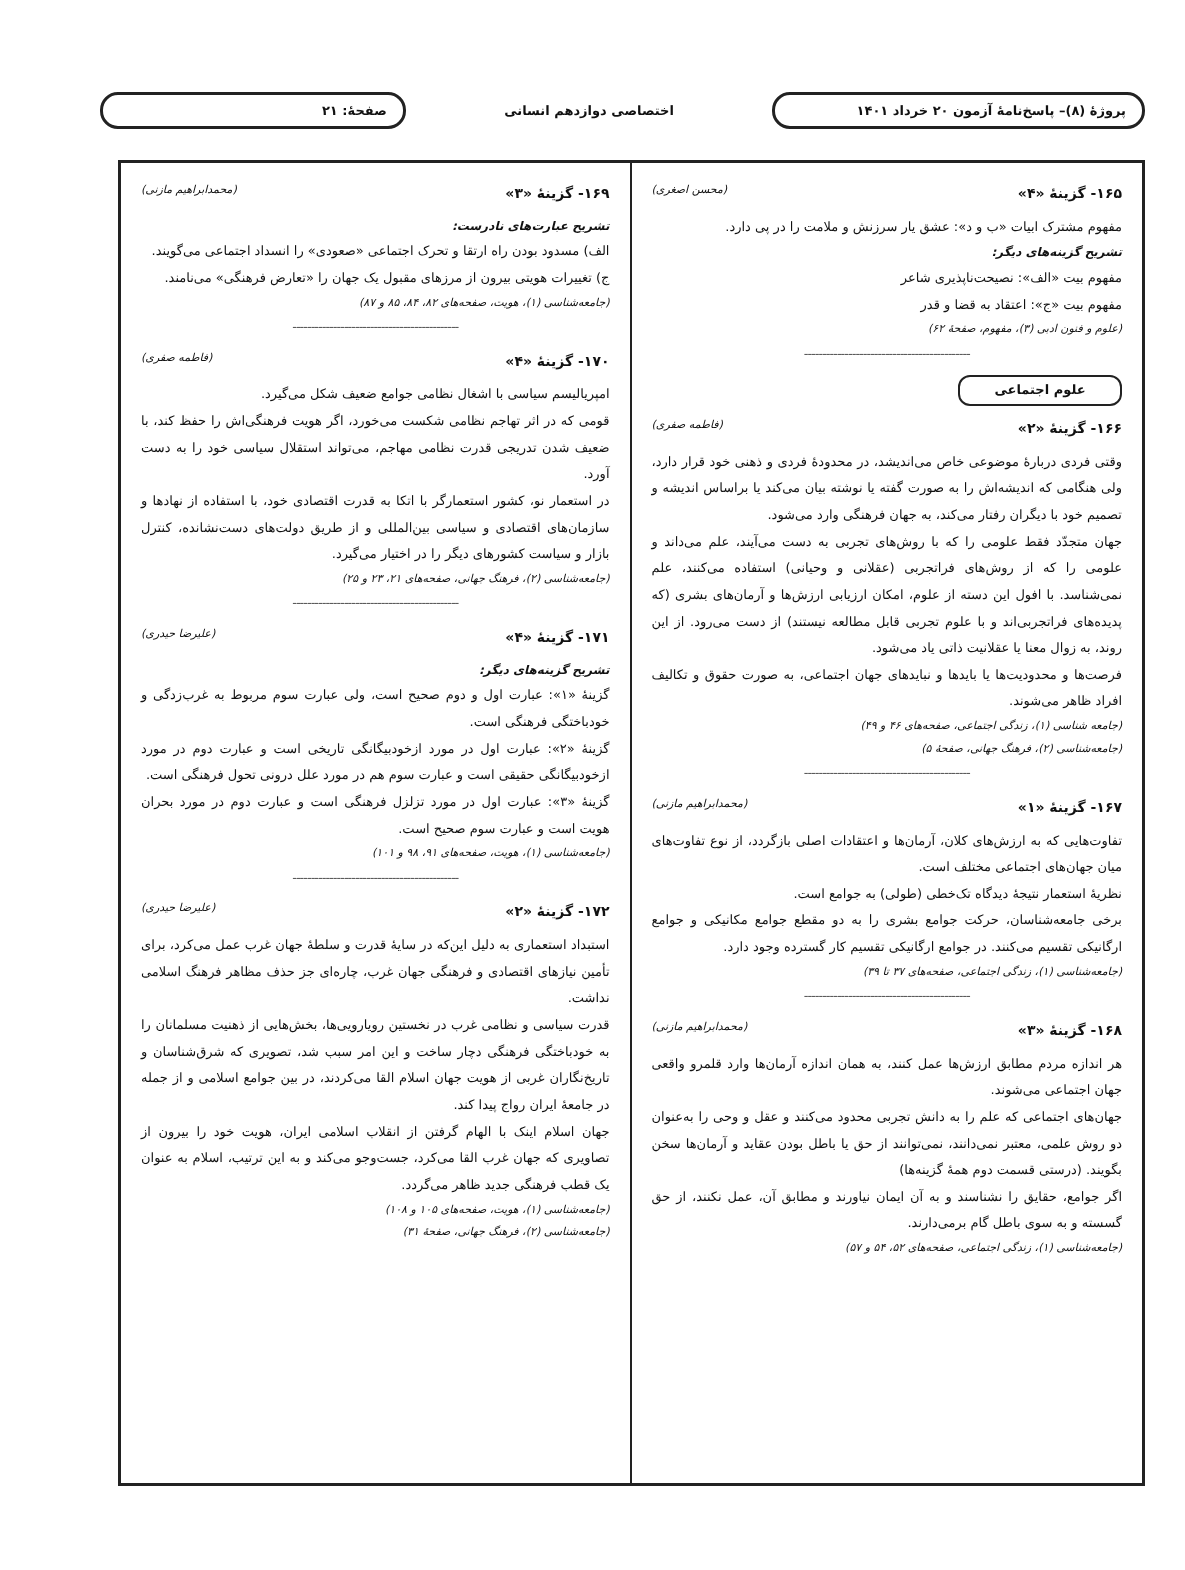پروژهٔ (۸)– پاسخ‌نامهٔ آزمون ۲۰ خرداد ۱۴۰۱
اختصاصی دوازدهم انسانی صفحهٔ: ۲۱
۱۶۵- گزینهٔ «۴» (محسن اصغری)
مفهوم مشترک ابیات «ب و د»: عشق یار سرزنش و ملامت را در پی دارد.
تشریح گزینه‌های دیگر:
مفهوم بیت «الف»: نصیحت‌ناپذیری شاعر
مفهوم بیت «ج»: اعتقاد به قضا و قدر
(علوم و فنون ادبی (۳)، مفهوم، صفحهٔ ۶۲)
---------------------------------------------
علوم اجتماعی
۱۶۶- گزینهٔ «۲» (فاطمه صفری)
وقتی فردی دربارهٔ موضوعی خاص می‌اندیشد، در محدودهٔ فردی و ذهنی خود قرار دارد، ولی هنگامی که اندیشه‌اش را به صورت گفته یا نوشته بیان می‌کند یا براساس اندیشه و تصمیم خود با دیگران رفتار می‌کند، به جهان فرهنگی وارد می‌شود.
جهان متجدّد فقط علومی را که با روش‌های تجربی به دست می‌آیند، علم می‌داند و علومی را که از روش‌های فراتجربی (عقلانی و وحیانی) استفاده می‌کنند، علم نمی‌شناسد. با افول این دسته از علوم، امکان ارزیابی ارزش‌ها و آرمان‌های بشری (که پدیده‌های فراتجربی‌اند و با علوم تجربی قابل مطالعه نیستند) از دست می‌رود. از این روند، به زوال معنا یا عقلانیت ذاتی یاد می‌شود.
فرصت‌ها و محدودیت‌ها یا بایدها و نبایدهای جهان اجتماعی، به صورت حقوق و تکالیف افراد ظاهر می‌شوند.
(جامعه شناسی (۱)، زندگی اجتماعی، صفحه‌های ۴۶ و ۴۹)
(جامعه‌شناسی (۲)، فرهنگ جهانی، صفحهٔ ۵)
---------------------------------------------
۱۶۷- گزینهٔ «۱» (محمدابراهیم مازنی)
تفاوت‌هایی که به ارزش‌های کلان، آرمان‌ها و اعتقادات اصلی بازگردد، از نوع تفاوت‌های میان جهان‌های اجتماعی مختلف است.
نظریهٔ استعمار نتیجهٔ دیدگاه تک‌خطی (طولی) به جوامع است.
برخی جامعه‌شناسان، حرکت جوامع بشری را به دو مقطع جوامع مکانیکی و جوامع ارگانیکی تقسیم می‌کنند. در جوامع ارگانیکی تقسیم کار گسترده وجود دارد.
(جامعه‌شناسی (۱)، زندگی اجتماعی، صفحه‌های ۳۷ تا ۳۹)
---------------------------------------------
۱۶۸- گزینهٔ «۳» (محمدابراهیم مازنی)
هر اندازه مردم مطابق ارزش‌ها عمل کنند، به همان اندازه آرمان‌ها وارد قلمرو واقعی جهان اجتماعی می‌شوند.
جهان‌های اجتماعی که علم را به دانش تجربی محدود می‌کنند و عقل و وحی را به‌عنوان دو روش علمی، معتبر نمی‌دانند، نمی‌توانند از حق یا باطل بودن عقاید و آرمان‌ها سخن بگویند. (درستی قسمت دوم همهٔ گزینه‌ها)
اگر جوامع، حقایق را نشناسند و به آن ایمان نیاورند و مطابق آن، عمل نکنند، از حق گسسته و به سوی باطل گام برمی‌دارند.
(جامعه‌شناسی (۱)، زندگی اجتماعی، صفحه‌های ۵۲، ۵۴ و ۵۷)
۱۶۹- گزینهٔ «۳» (محمدابراهیم مازنی)
تشریح عبارت‌های نادرست:
الف) مسدود بودن راه ارتقا و تحرک اجتماعی «صعودی» را انسداد اجتماعی می‌گویند.
ج) تغییرات هویتی بیرون از مرزهای مقبول یک جهان را «تعارض فرهنگی» می‌نامند.
(جامعه‌شناسی (۱)، هویت، صفحه‌های ۸۲، ۸۴، ۸۵ و ۸۷)
---------------------------------------------
۱۷۰- گزینهٔ «۴» (فاطمه صفری)
امپریالیسم سیاسی با اشغال نظامی جوامع ضعیف شکل می‌گیرد.
قومی که در اثر تهاجم نظامی شکست می‌خورد، اگر هویت فرهنگی‌اش را حفظ کند، با ضعیف شدن تدریجی قدرت نظامی مهاجم، می‌تواند استقلال سیاسی خود را به دست آورد.
در استعمار نو، کشور استعمارگر با اتکا به قدرت اقتصادی خود، با استفاده از نهادها و سازمان‌های اقتصادی و سیاسی بین‌المللی و از طریق دولت‌های دست‌نشانده، کنترل بازار و سیاست کشورهای دیگر را در اختیار می‌گیرد.
(جامعه‌شناسی (۲)، فرهنگ جهانی، صفحه‌های ۲۱، ۲۳ و ۲۵)
---------------------------------------------
۱۷۱- گزینهٔ «۴» (علیرضا حیدری)
تشریح گزینه‌های دیگر:
گزینهٔ «۱»: عبارت اول و دوم صحیح است، ولی عبارت سوم مربوط به غرب‌زدگی و خودباختگی فرهنگی است.
گزینهٔ «۲»: عبارت اول در مورد ازخودبیگانگی تاریخی است و عبارت دوم در مورد ازخودبیگانگی حقیقی است و عبارت سوم هم در مورد علل درونی تحول فرهنگی است.
گزینهٔ «۳»: عبارت اول در مورد تزلزل فرهنگی است و عبارت دوم در مورد بحران هویت است و عبارت سوم صحیح است.
(جامعه‌شناسی (۱)، هویت، صفحه‌های ۹۱، ۹۸ و ۱۰۱)
---------------------------------------------
۱۷۲- گزینهٔ «۲» (علیرضا حیدری)
استبداد استعماری به دلیل این‌که در سایهٔ قدرت و سلطهٔ جهان غرب عمل می‌کرد، برای تأمین نیازهای اقتصادی و فرهنگی جهان غرب، چاره‌ای جز حذف مظاهر فرهنگ اسلامی نداشت.
قدرت سیاسی و نظامی غرب در نخستین رویارویی‌ها، بخش‌هایی از ذهنیت مسلمانان را به خودباختگی فرهنگی دچار ساخت و این امر سبب شد، تصویری که شرق‌شناسان و تاریخ‌نگاران غربی از هویت جهان اسلام القا می‌کردند، در بین جوامع اسلامی و از جمله در جامعهٔ ایران رواج پیدا کند.
جهان اسلام اینک با الهام گرفتن از انقلاب اسلامی ایران، هویت خود را بیرون از تصاویری که جهان غرب القا می‌کرد، جست‌وجو می‌کند و به این ترتیب، اسلام به عنوان یک قطب فرهنگی جدید ظاهر می‌گردد.
(جامعه‌شناسی (۱)، هویت، صفحه‌های ۱۰۵ و ۱۰۸)
(جامعه‌شناسی (۲)، فرهنگ جهانی، صفحهٔ ۳۱)